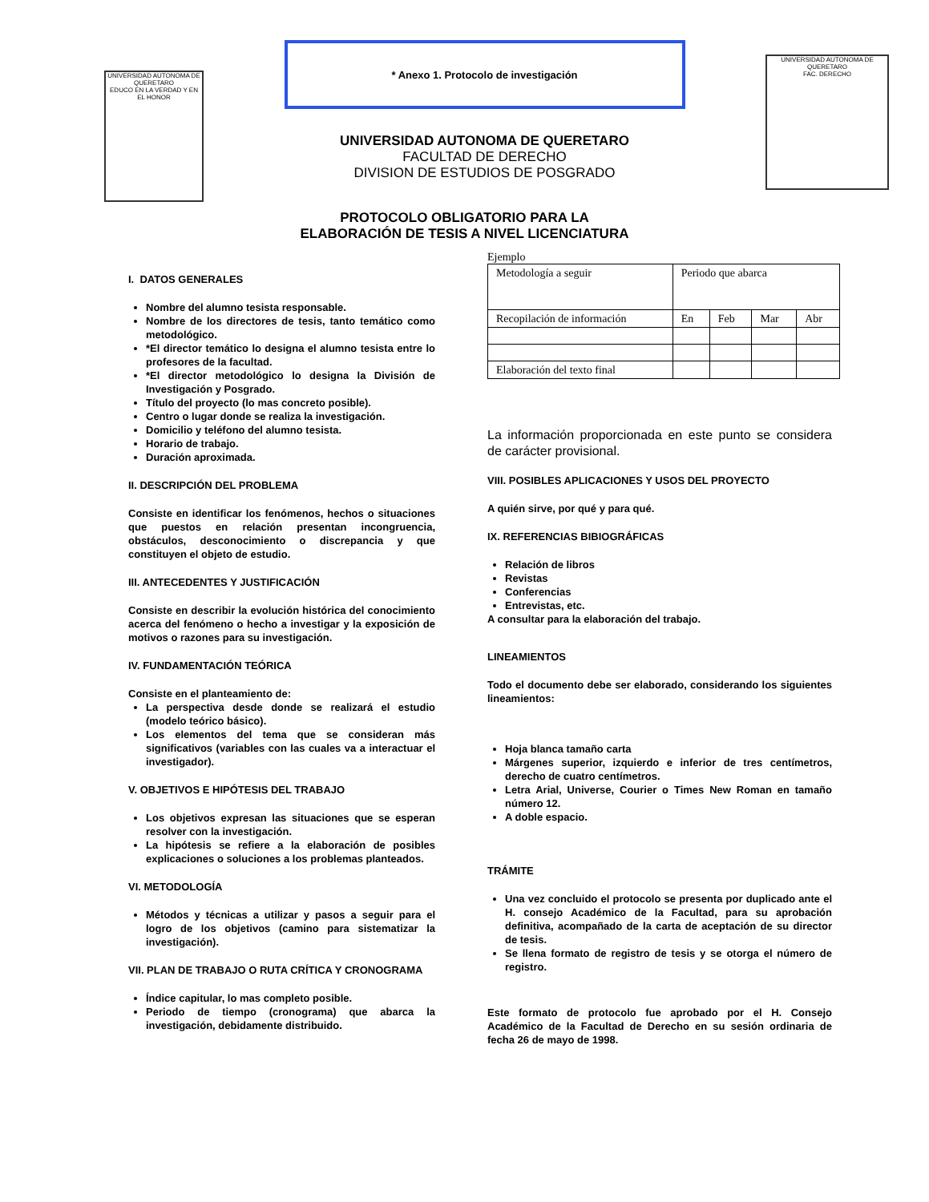UNIVERSIDAD AUTONOMA DE QUERETARO
EDUCO EN LA VERDAD Y EN EL HONOR
* Anexo 1. Protocolo de investigación
UNIVERSIDAD AUTONOMA DE QUERETARO
FACULTAD DE DERECHO
DIVISION DE ESTUDIOS DE POSGRADO
UNIVERSIDAD AUTONOMA DE QUERETARO
FAC. DERECHO
PROTOCOLO OBLIGATORIO PARA LA
ELABORACIÓN DE TESIS A NIVEL LICENCIATURA
I. DATOS GENERALES
Nombre del alumno tesista responsable.
Nombre de los directores de tesis, tanto temático como metodológico.
*El director temático lo designa el alumno tesista entre lo profesores de la facultad.
*El director metodológico lo designa la División de Investigación y Posgrado.
Título del proyecto (lo mas concreto posible).
Centro o lugar donde se realiza la investigación.
Domicilio y teléfono del alumno tesista.
Horario de trabajo.
Duración aproximada.
II. DESCRIPCIÓN DEL PROBLEMA
Consiste en identificar los fenómenos, hechos o situaciones que puestos en relación presentan incongruencia, obstáculos, desconocimiento o discrepancia y que constituyen el objeto de estudio.
III. ANTECEDENTES Y JUSTIFICACIÓN
Consiste en describir la evolución histórica del conocimiento acerca del fenómeno o hecho a investigar y la exposición de motivos o razones para su investigación.
IV. FUNDAMENTACIÓN TEÓRICA
Consiste en el planteamiento de:
La perspectiva desde donde se realizará el estudio (modelo teórico básico).
Los elementos del tema que se consideran más significativos (variables con las cuales va a interactuar el investigador).
V. OBJETIVOS E HIPÓTESIS DEL TRABAJO
Los objetivos expresan las situaciones que se esperan resolver con la investigación.
La hipótesis se refiere a la elaboración de posibles explicaciones o soluciones a los problemas planteados.
VI. METODOLOGÍA
Métodos y técnicas a utilizar y pasos a seguir para el logro de los objetivos (camino para sistematizar la investigación).
VII. PLAN DE TRABAJO O RUTA CRÍTICA Y CRONOGRAMA
Índice capitular, lo mas completo posible.
Periodo de tiempo (cronograma) que abarca la investigación, debidamente distribuido.
Ejemplo
| Metodología a seguir | Periodo que abarca | | | |
| Recopilación de información | En | Feb | Mar | Abr |
| Elaboración del texto final | | | | |
La información proporcionada en este punto se considera de carácter provisional.
VIII. POSIBLES APLICACIONES Y USOS DEL PROYECTO
A quién sirve, por qué y para qué.
IX. REFERENCIAS BIBIOGRÁFICAS
Relación de libros
Revistas
Conferencias
Entrevistas, etc.
A consultar para la elaboración del trabajo.
LINEAMIENTOS
Todo el documento debe ser elaborado, considerando los siguientes lineamientos:
Hoja blanca tamaño carta
Márgenes superior, izquierdo e inferior de tres centímetros, derecho de cuatro centímetros.
Letra Arial, Universe, Courier o Times New Roman en tamaño número 12.
A doble espacio.
TRÁMITE
Una vez concluido el protocolo se presenta por duplicado ante el H. consejo Académico de la Facultad, para su aprobación definitiva, acompañado de la carta de aceptación de su director de tesis.
Se llena formato de registro de tesis y se otorga el número de registro.
Este formato de protocolo fue aprobado por el H. Consejo Académico de la Facultad de Derecho en su sesión ordinaria de fecha 26 de mayo de 1998.